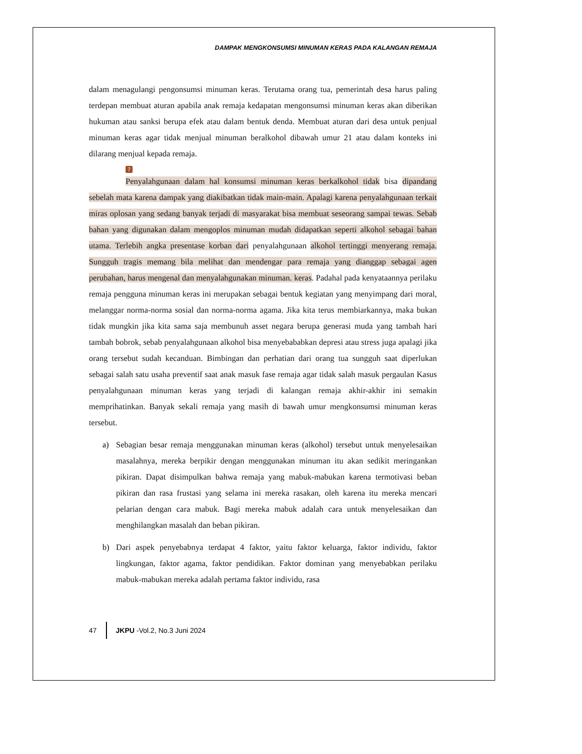DAMPAK MENGKONSUMSI MINUMAN KERAS PADA KALANGAN REMAJA
dalam menagulangi pengonsumsi minuman keras. Terutama orang tua, pemerintah desa harus paling terdepan membuat aturan apabila anak remaja kedapatan mengonsumsi minuman keras akan diberikan hukuman atau sanksi berupa efek atau dalam bentuk denda. Membuat aturan dari desa untuk penjual minuman keras agar tidak menjual minuman beralkohol dibawah umur 21 atau dalam konteks ini dilarang menjual kepada remaja.
7
Penyalahgunaan dalam hal konsumsi minuman keras berkalkohol tidak bisa dipandang sebelah mata karena dampak yang diakibatkan tidak main-main. Apalagi karena penyalahgunaan terkait miras oplosan yang sedang banyak terjadi di masyarakat bisa membuat seseorang sampai tewas. Sebab bahan yang digunakan dalam mengoplos minuman mudah didapatkan seperti alkohol sebagai bahan utama. Terlebih angka presentase korban dari penyalahgunaan alkohol tertinggi menyerang remaja. Sungguh tragis memang bila melihat dan mendengar para remaja yang dianggap sebagai agen perubahan, harus mengenal dan menyalahgunakan minuman. keras. Padahal pada kenyataannya perilaku remaja pengguna minuman keras ini merupakan sebagai bentuk kegiatan yang menyimpang dari moral, melanggar norma-norma sosial dan norma-norma agama. Jika kita terus membiarkannya, maka bukan tidak mungkin jika kita sama saja membunuh asset negara berupa generasi muda yang tambah hari tambah bobrok, sebab penyalahgunaan alkohol bisa menyebababkan depresi atau stress juga apalagi jika orang tersebut sudah kecanduan. Bimbingan dan perhatian dari orang tua sungguh saat diperlukan sebagai salah satu usaha preventif saat anak masuk fase remaja agar tidak salah masuk pergaulan Kasus penyalahgunaan minuman keras yang terjadi di kalangan remaja akhir-akhir ini semakin memprihatinkan. Banyak sekali remaja yang masih di bawah umur mengkonsumsi minuman keras tersebut.
a) Sebagian besar remaja menggunakan minuman keras (alkohol) tersebut untuk menyelesaikan masalahnya, mereka berpikir dengan menggunakan minuman itu akan sedikit meringankan pikiran. Dapat disimpulkan bahwa remaja yang mabuk-mabukan karena termotivasi beban pikiran dan rasa frustasi yang selama ini mereka rasakan, oleh karena itu mereka mencari pelarian dengan cara mabuk. Bagi mereka mabuk adalah cara untuk menyelesaikan dan menghilangkan masalah dan beban pikiran.
b) Dari aspek penyebabnya terdapat 4 faktor, yaitu faktor keluarga, faktor individu, faktor lingkungan, faktor agama, faktor pendidikan. Faktor dominan yang menyebabkan perilaku mabuk-mabukan mereka adalah pertama faktor individu, rasa
47 JKPU -Vol.2, No.3 Juni 2024